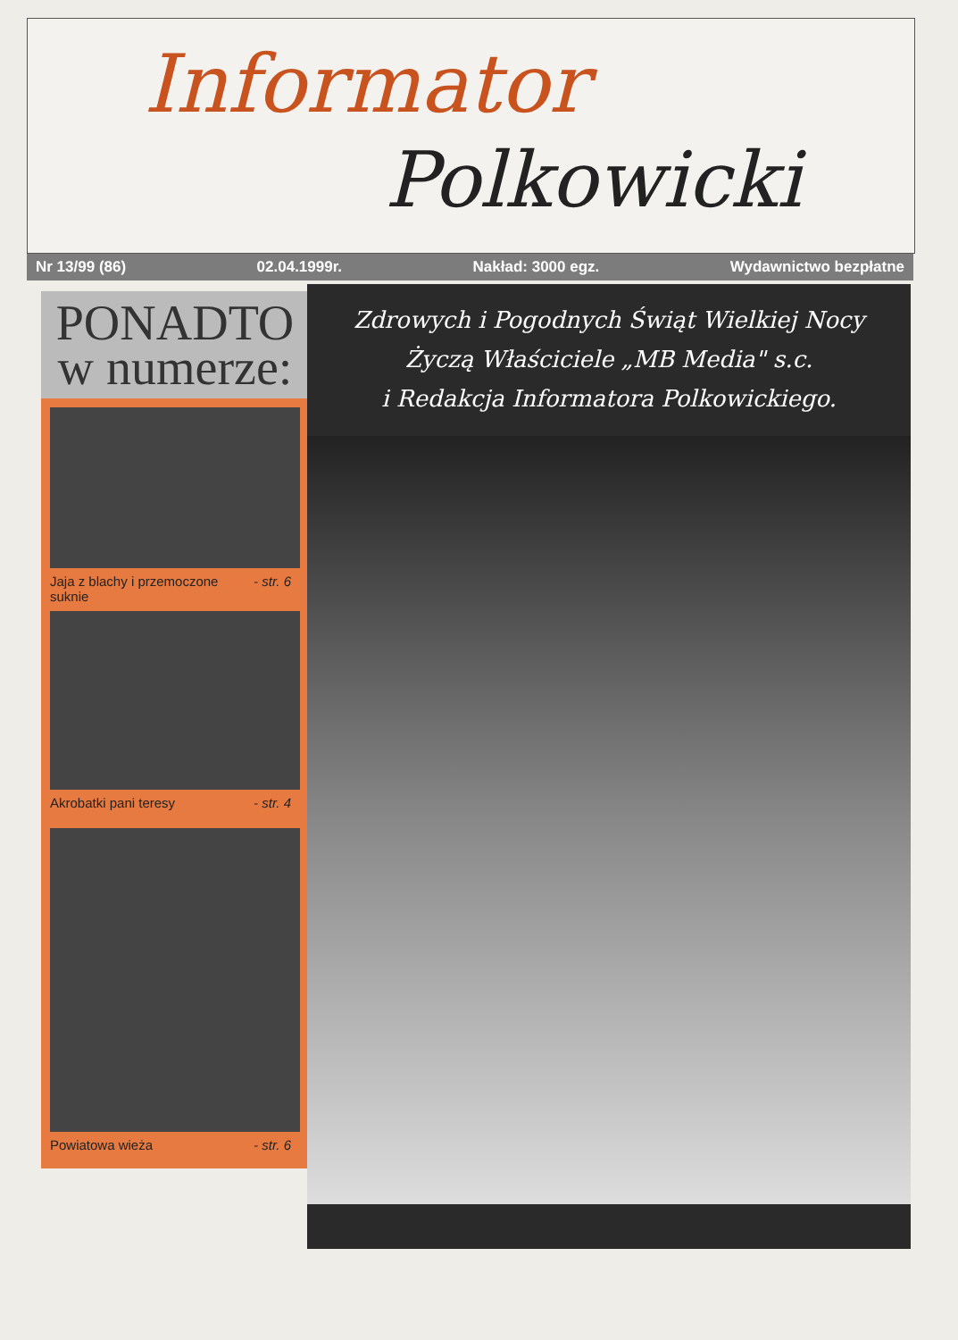Informator
Polkowicki
Nr 13/99 (86) 02.04.1999r. Nakład: 3000 egz. Wydawnictwo bezpłatne
PONADTO
w numerze:
Jaja z blachy i przemoczone
suknie - str. 6
Akrobatki pani teresy - str. 4
Powiatowa wieża - str. 6
Zdrowych i Pogodnych Świąt Wielkiej Nocy
Życzą Właściciele „MB Media" s.c.
i Redakcja Informatora Polkowickiego.